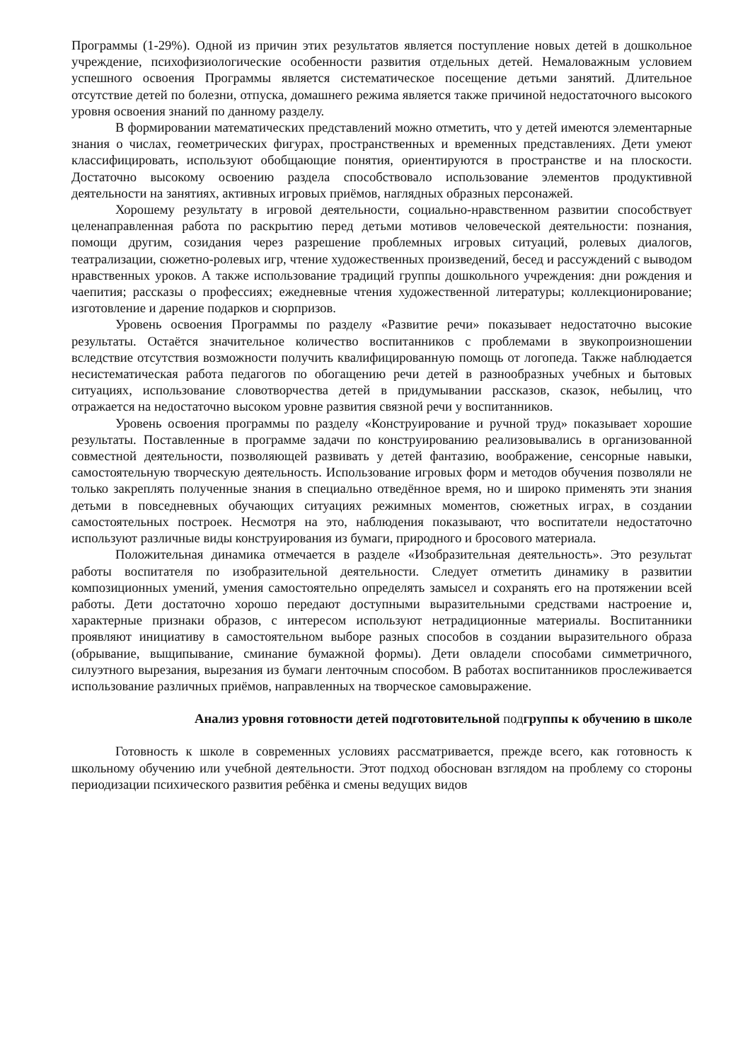Программы (1-29%). Одной из причин этих результатов является поступление новых детей в дошкольное учреждение, психофизиологические особенности развития отдельных детей. Немаловажным условием успешного освоения Программы является систематическое посещение детьми занятий. Длительное отсутствие детей по болезни, отпуска, домашнего режима является также причиной недостаточного высокого уровня освоения знаний по данному разделу.
В формировании математических представлений можно отметить, что у детей имеются элементарные знания о числах, геометрических фигурах, пространственных и временных представлениях. Дети умеют классифицировать, используют обобщающие понятия, ориентируются в пространстве и на плоскости. Достаточно высокому освоению раздела способствовало использование элементов продуктивной деятельности на занятиях, активных игровых приёмов, наглядных образных персонажей.
Хорошему результату в игровой деятельности, социально-нравственном развитии способствует целенаправленная работа по раскрытию перед детьми мотивов человеческой деятельности: познания, помощи другим, созидания через разрешение проблемных игровых ситуаций, ролевых диалогов, театрализации, сюжетно-ролевых игр, чтение художественных произведений, бесед и рассуждений с выводом нравственных уроков. А также использование традиций группы дошкольного учреждения: дни рождения и чаепития; рассказы о профессиях; ежедневные чтения художественной литературы; коллекционирование; изготовление и дарение подарков и сюрпризов.
Уровень освоения Программы по разделу «Развитие речи» показывает недостаточно высокие результаты. Остаётся значительное количество воспитанников с проблемами в звукопроизношении вследствие отсутствия возможности получить квалифицированную помощь от логопеда. Также наблюдается несистематическая работа педагогов по обогащению речи детей в разнообразных учебных и бытовых ситуациях, использование словотворчества детей в придумывании рассказов, сказок, небылиц, что отражается на недостаточно высоком уровне развития связной речи у воспитанников.
Уровень освоения программы по разделу «Конструирование и ручной труд» показывает хорошие результаты. Поставленные в программе задачи по конструированию реализовывались в организованной совместной деятельности, позволяющей развивать у детей фантазию, воображение, сенсорные навыки, самостоятельную творческую деятельность. Использование игровых форм и методов обучения позволяли не только закреплять полученные знания в специально отведённое время, но и широко применять эти знания детьми в повседневных обучающих ситуациях режимных моментов, сюжетных играх, в создании самостоятельных построек. Несмотря на это, наблюдения показывают, что воспитатели недостаточно используют различные виды конструирования из бумаги, природного и бросового материала.
Положительная динамика отмечается в разделе «Изобразительная деятельность». Это результат работы воспитателя по изобразительной деятельности. Следует отметить динамику в развитии композиционных умений, умения самостоятельно определять замысел и сохранять его на протяжении всей работы. Дети достаточно хорошо передают доступными выразительными средствами настроение и, характерные признаки образов, с интересом используют нетрадиционные материалы. Воспитанники проявляют инициативу в самостоятельном выборе разных способов в создании выразительного образа (обрывание, выщипывание, сминание бумажной формы). Дети овладели способами симметричного, силуэтного вырезания, вырезания из бумаги ленточным способом. В работах воспитанников прослеживается использование различных приёмов, направленных на творческое самовыражение.
Анализ уровня готовности детей подготовительной подгруппы к обучению в школе
Готовность к школе в современных условиях рассматривается, прежде всего, как готовность к школьному обучению или учебной деятельности. Этот подход обоснован взглядом на проблему со стороны периодизации психического развития ребёнка и смены ведущих видов